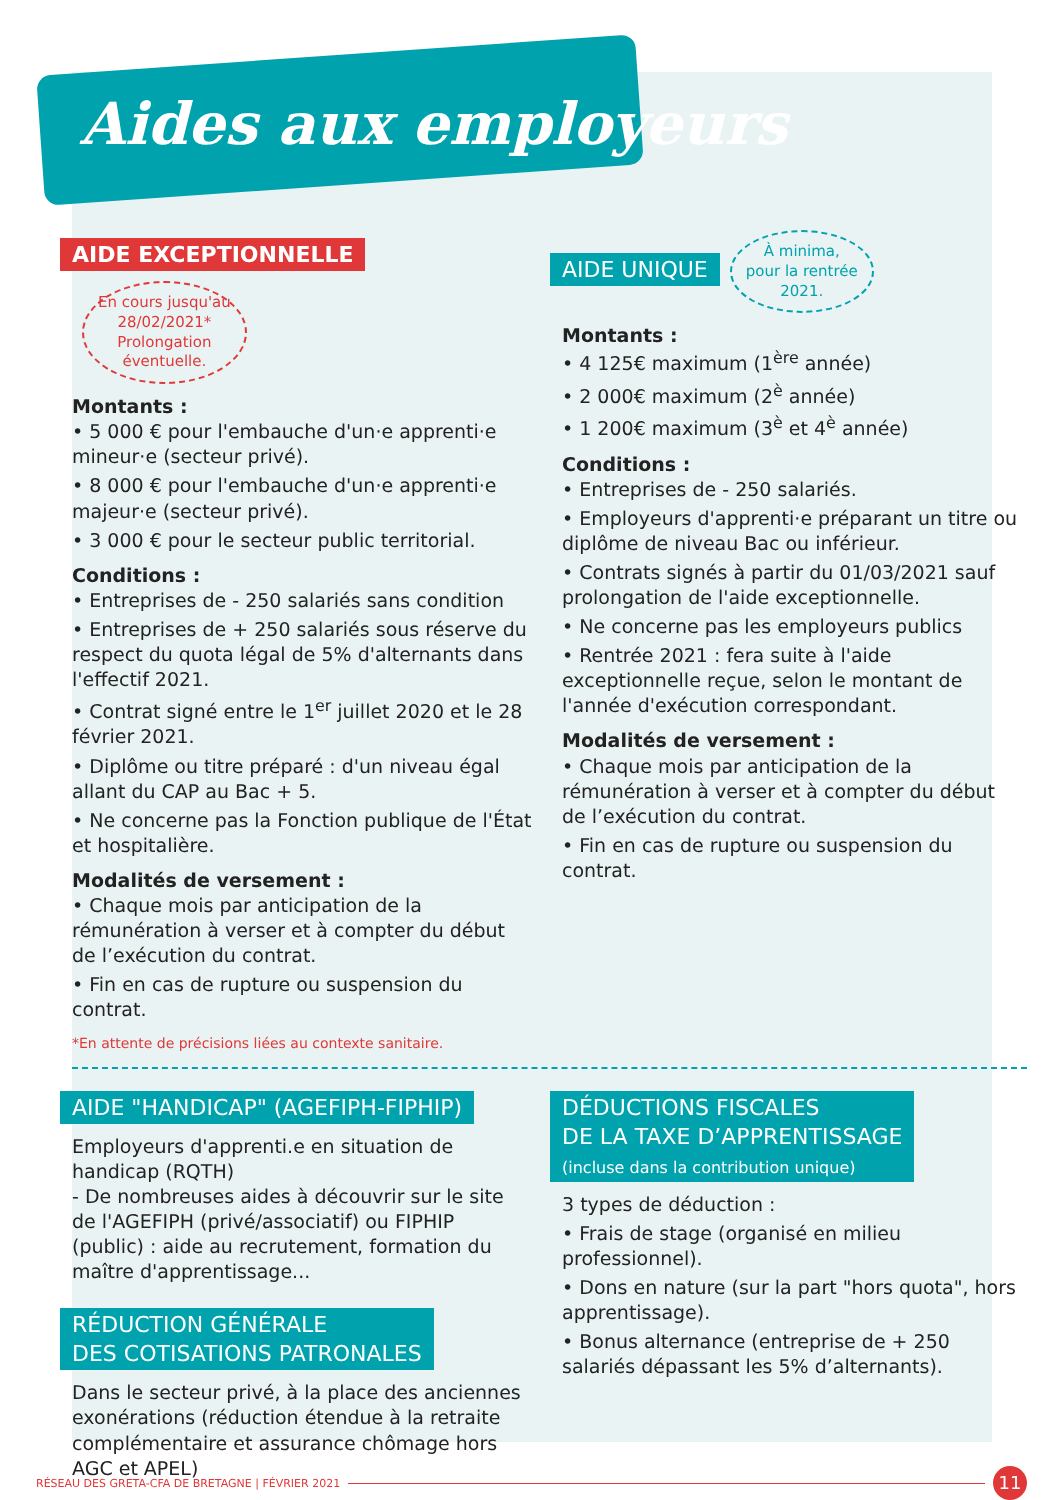Aides aux employeurs
AIDE EXCEPTIONNELLE En cours jusqu'au
28/02/2021*
Prolongation
éventuelle.
Montants :
• 5 000 € pour l'embauche d'un·e apprenti·e mineur·e (secteur privé).
• 8 000 € pour l'embauche d'un·e apprenti·e majeur·e (secteur privé).
• 3 000 € pour le secteur public territorial.
Conditions :
• Entreprises de - 250 salariés sans condition
• Entreprises de + 250 salariés sous réserve du respect du quota légal de 5% d'alternants dans l'effectif 2021.
• Contrat signé entre le 1<sup>er</sup> juillet 2020 et le 28 février 2021.
• Diplôme ou titre préparé : d'un niveau égal allant du CAP au Bac + 5.
• Ne concerne pas la Fonction publique de l'État et hospitalière.
Modalités de versement :
• Chaque mois par anticipation de la rémunération à verser et à compter du début de l’exécution du contrat.
• Fin en cas de rupture ou suspension du contrat.
*En attente de précisions liées au contexte sanitaire.
AIDE UNIQUE À minima,
pour la rentrée
2021.
Montants :
• 4 125€ maximum (1<sup>ère</sup> année)
• 2 000€ maximum (2<sup>è</sup> année)
• 1 200€ maximum (3<sup>è</sup> et 4<sup>è</sup> année)
Conditions :
• Entreprises de - 250 salariés.
• Employeurs d'apprenti·e préparant un titre ou diplôme de niveau Bac ou inférieur.
• Contrats signés à partir du 01/03/2021 sauf prolongation de l'aide exceptionnelle.
• Ne concerne pas les employeurs publics
• Rentrée 2021 : fera suite à l'aide exceptionnelle reçue, selon le montant de l'année d'exécution correspondant.
Modalités de versement :
• Chaque mois par anticipation de la rémunération à verser et à compter du début de l’exécution du contrat.
• Fin en cas de rupture ou suspension du contrat.
AIDE "HANDICAP" (AGEFIPH-FIPHIP)
Employeurs d'apprenti.e en situation de handicap (RQTH)
- De nombreuses aides à découvrir sur le site de l'AGEFIPH (privé/associatif) ou FIPHIP (public) : aide au recrutement, formation du maître d'apprentissage...
RÉDUCTION GÉNÉRALE
DES COTISATIONS PATRONALES
Dans le secteur privé, à la place des anciennes exonérations (réduction étendue à la retraite complémentaire et assurance chômage hors AGC et APEL)
DÉDUCTIONS FISCALES
DE LA TAXE D’APPRENTISSAGE
(incluse dans la contribution unique)
3 types de déduction :
• Frais de stage (organisé en milieu professionnel).
• Dons en nature (sur la part "hors quota", hors apprentissage).
• Bonus alternance (entreprise de + 250 salariés dépassant les 5% d’alternants).
RÉSEAU DES GRETA-CFA DE BRETAGNE | FÉVRIER 2021 11